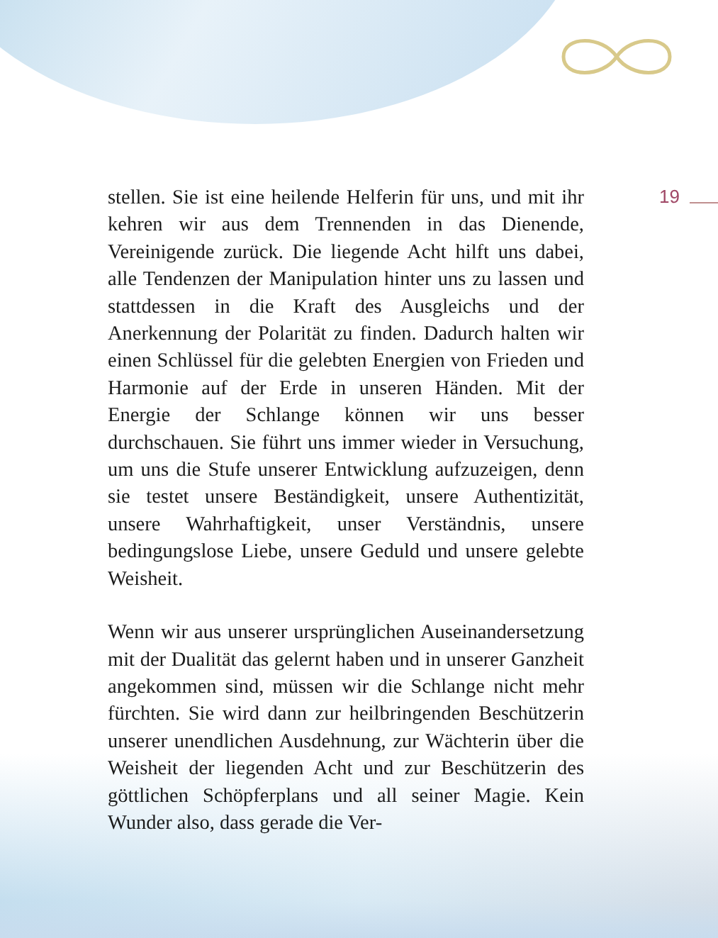19
stellen. Sie ist eine heilende Helferin für uns, und mit ihr kehren wir aus dem Trennenden in das Dienende, Vereinigende zurück. Die liegende Acht hilft uns dabei, alle Tendenzen der Manipulation hinter uns zu lassen und stattdessen in die Kraft des Ausgleichs und der Anerkennung der Polarität zu finden. Dadurch halten wir einen Schlüssel für die gelebten Energien von Frieden und Harmonie auf der Erde in unseren Händen. Mit der Energie der Schlange können wir uns besser durchschauen. Sie führt uns immer wieder in Versuchung, um uns die Stufe unserer Entwicklung aufzuzeigen, denn sie testet unsere Beständigkeit, unsere Authentizität, unsere Wahrhaftigkeit, unser Verständnis, unsere bedingungslose Liebe, unsere Geduld und unsere gelebte Weisheit.
Wenn wir aus unserer ursprünglichen Auseinandersetzung mit der Dualität das gelernt haben und in unserer Ganzheit angekommen sind, müssen wir die Schlange nicht mehr fürchten. Sie wird dann zur heilbringenden Beschützerin unserer unendlichen Ausdehnung, zur Wächterin über die Weisheit der liegenden Acht und zur Beschützerin des göttlichen Schöpferplans und all seiner Magie. Kein Wunder also, dass gerade die Ver-